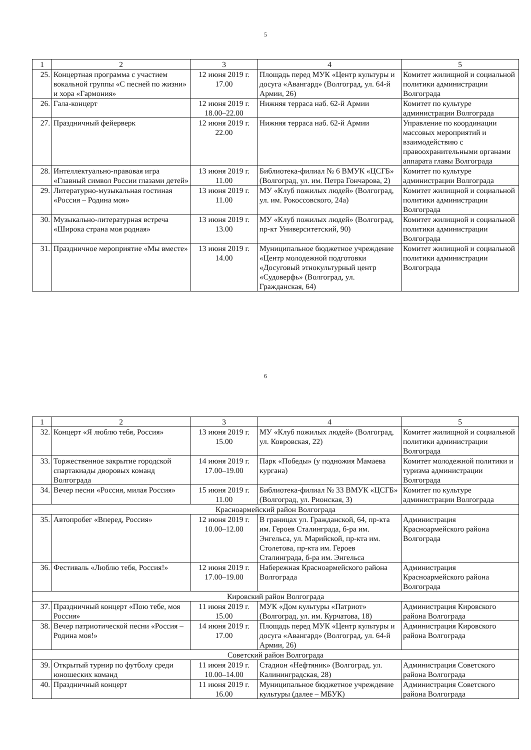5
| 1 | 2 | 3 | 4 | 5 |
| 25. | Концертная программа с участием вокальной группы «С песней по жизни» и хора «Гармония» | 12 июня 2019 г. 17.00 | Площадь перед МУК «Центр культуры и досуга «Авангард» (Волгоград, ул. 64-й Армии, 26) | Комитет жилищной и социальной политики администрации Волгограда |
| 26. | Гала-концерт | 12 июня 2019 г. 18.00–22.00 | Нижняя терраса наб. 62-й Армии | Комитет по культуре администрации Волгограда |
| 27. | Праздничный фейерверк | 12 июня 2019 г. 22.00 | Нижняя терраса наб. 62-й Армии | Управление по координации массовых мероприятий и взаимодействию с правоохранительными органами аппарата главы Волгограда |
| 28. | Интеллектуально-правовая игра «Главный символ России глазами детей» | 13 июня 2019 г. 11.00 | Библиотека-филиал № 6 ВМУК «ЦСГБ» (Волгоград, ул. им. Петра Гончарова, 2) | Комитет по культуре администрации Волгограда |
| 29. | Литературно-музыкальная гостиная «Россия – Родина моя» | 13 июня 2019 г. 11.00 | МУ «Клуб пожилых людей» (Волгоград, ул. им. Рокоссовского, 24а) | Комитет жилищной и социальной политики администрации Волгограда |
| 30. | Музыкально-литературная встреча «Широка страна моя родная» | 13 июня 2019 г. 13.00 | МУ «Клуб пожилых людей» (Волгоград, пр-кт Университетский, 90) | Комитет жилищной и социальной политики администрации Волгограда |
| 31. | Праздничное мероприятие «Мы вместе» | 13 июня 2019 г. 14.00 | Муниципальное бюджетное учреждение «Центр молодежной подготовки «Досуговый этнокультурный центр «Судоверфь» (Волгоград, ул. Гражданская, 64) | Комитет жилищной и социальной политики администрации Волгограда |
6
| 1 | 2 | 3 | 4 | 5 |
| 32. | Концерт «Я люблю тебя, Россия» | 13 июня 2019 г. 15.00 | МУ «Клуб пожилых людей» (Волгоград, ул. Ковровская, 22) | Комитет жилищной и социальной политики администрации Волгограда |
| 33. | Торжественное закрытие городской спартакиады дворовых команд Волгограда | 14 июня 2019 г. 17.00–19.00 | Парк «Победы» (у подножия Мамаева кургана) | Комитет молодежной политики и туризма администрации Волгограда |
| 34. | Вечер песни «Россия, милая Россия» | 15 июня 2019 г. 11.00 | Библиотека-филиал № 33 ВМУК «ЦСГБ» (Волгоград, ул. Рионская, 3) | Комитет по культуре администрации Волгограда |
| Красноармейский район Волгограда | | | | |
| 35. | Автопробег «Вперед, Россия» | 12 июня 2019 г. 10.00–12.00 | В границах ул. Гражданской, 64, пр-кта им. Героев Сталинграда, б-ра им. Энгельса, ул. Марийской, пр-кта им. Столетова, пр-кта им. Героев Сталинграда, б-ра им. Энгельса | Администрация Красноармейского района Волгограда |
| 36. | Фестиваль «Люблю тебя, Россия!» | 12 июня 2019 г. 17.00–19.00 | Набережная Красноармейского района Волгограда | Администрация Красноармейского района Волгограда |
| Кировский район Волгограда | | | | |
| 37. | Праздничный концерт «Пою тебе, моя Россия» | 11 июня 2019 г. 15.00 | МУК «Дом культуры «Патриот» (Волгоград, ул. им. Курчатова, 18) | Администрация Кировского района Волгограда |
| 38. | Вечер патриотической песни «Россия – Родина моя!» | 14 июня 2019 г. 17.00 | Площадь перед МУК «Центр культуры и досуга «Авангард» (Волгоград, ул. 64-й Армии, 26) | Администрация Кировского района Волгограда |
| Советский район Волгограда | | | | |
| 39. | Открытый турнир по футболу среди юношеских команд | 11 июня 2019 г. 10.00–14.00 | Стадион «Нефтяник» (Волгоград, ул. Калининградская, 28) | Администрация Советского района Волгограда |
| 40. | Праздничный концерт | 11 июня 2019 г. 16.00 | Муниципальное бюджетное учреждение культуры (далее – МБУК) | Администрация Советского района Волгограда |